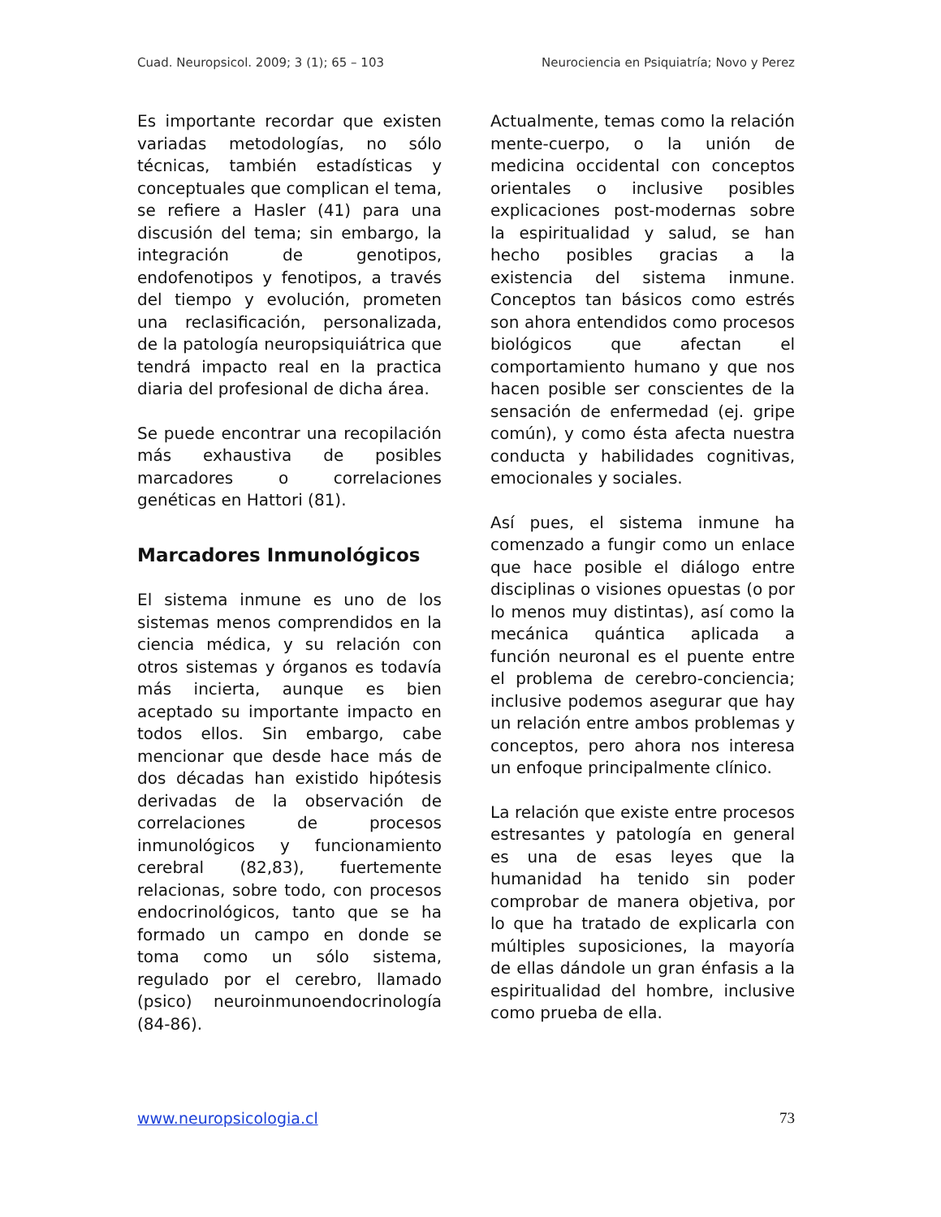Cuad. Neuropsicol. 2009; 3 (1); 65 – 103 Neurociencia en Psiquiatría; Novo y Perez
Es importante recordar que existen variadas metodologías, no sólo técnicas, también estadísticas y conceptuales que complican el tema, se refiere a Hasler (41) para una discusión del tema; sin embargo, la integración de genotipos, endofenotipos y fenotipos, a través del tiempo y evolución, prometen una reclasificación, personalizada, de la patología neuropsiquiátrica que tendrá impacto real en la practica diaria del profesional de dicha área.
Se puede encontrar una recopilación más exhaustiva de posibles marcadores o correlaciones genéticas en Hattori (81).
Marcadores Inmunológicos
El sistema inmune es uno de los sistemas menos comprendidos en la ciencia médica, y su relación con otros sistemas y órganos es todavía más incierta, aunque es bien aceptado su importante impacto en todos ellos. Sin embargo, cabe mencionar que desde hace más de dos décadas han existido hipótesis derivadas de la observación de correlaciones de procesos inmunológicos y funcionamiento cerebral (82,83), fuertemente relacionas, sobre todo, con procesos endocrinológicos, tanto que se ha formado un campo en donde se toma como un sólo sistema, regulado por el cerebro, llamado (psico) neuroinmunoendocrinología (84-86).
Actualmente, temas como la relación mente-cuerpo, o la unión de medicina occidental con conceptos orientales o inclusive posibles explicaciones post-modernas sobre la espiritualidad y salud, se han hecho posibles gracias a la existencia del sistema inmune. Conceptos tan básicos como estrés son ahora entendidos como procesos biológicos que afectan el comportamiento humano y que nos hacen posible ser conscientes de la sensación de enfermedad (ej. gripe común), y como ésta afecta nuestra conducta y habilidades cognitivas, emocionales y sociales.
Así pues, el sistema inmune ha comenzado a fungir como un enlace que hace posible el diálogo entre disciplinas o visiones opuestas (o por lo menos muy distintas), así como la mecánica quántica aplicada a función neuronal es el puente entre el problema de cerebro-conciencia; inclusive podemos asegurar que hay un relación entre ambos problemas y conceptos, pero ahora nos interesa un enfoque principalmente clínico.
La relación que existe entre procesos estresantes y patología en general es una de esas leyes que la humanidad ha tenido sin poder comprobar de manera objetiva, por lo que ha tratado de explicarla con múltiples suposiciones, la mayoría de ellas dándole un gran énfasis a la espiritualidad del hombre, inclusive como prueba de ella.
www.neuropsicologia.cl 73